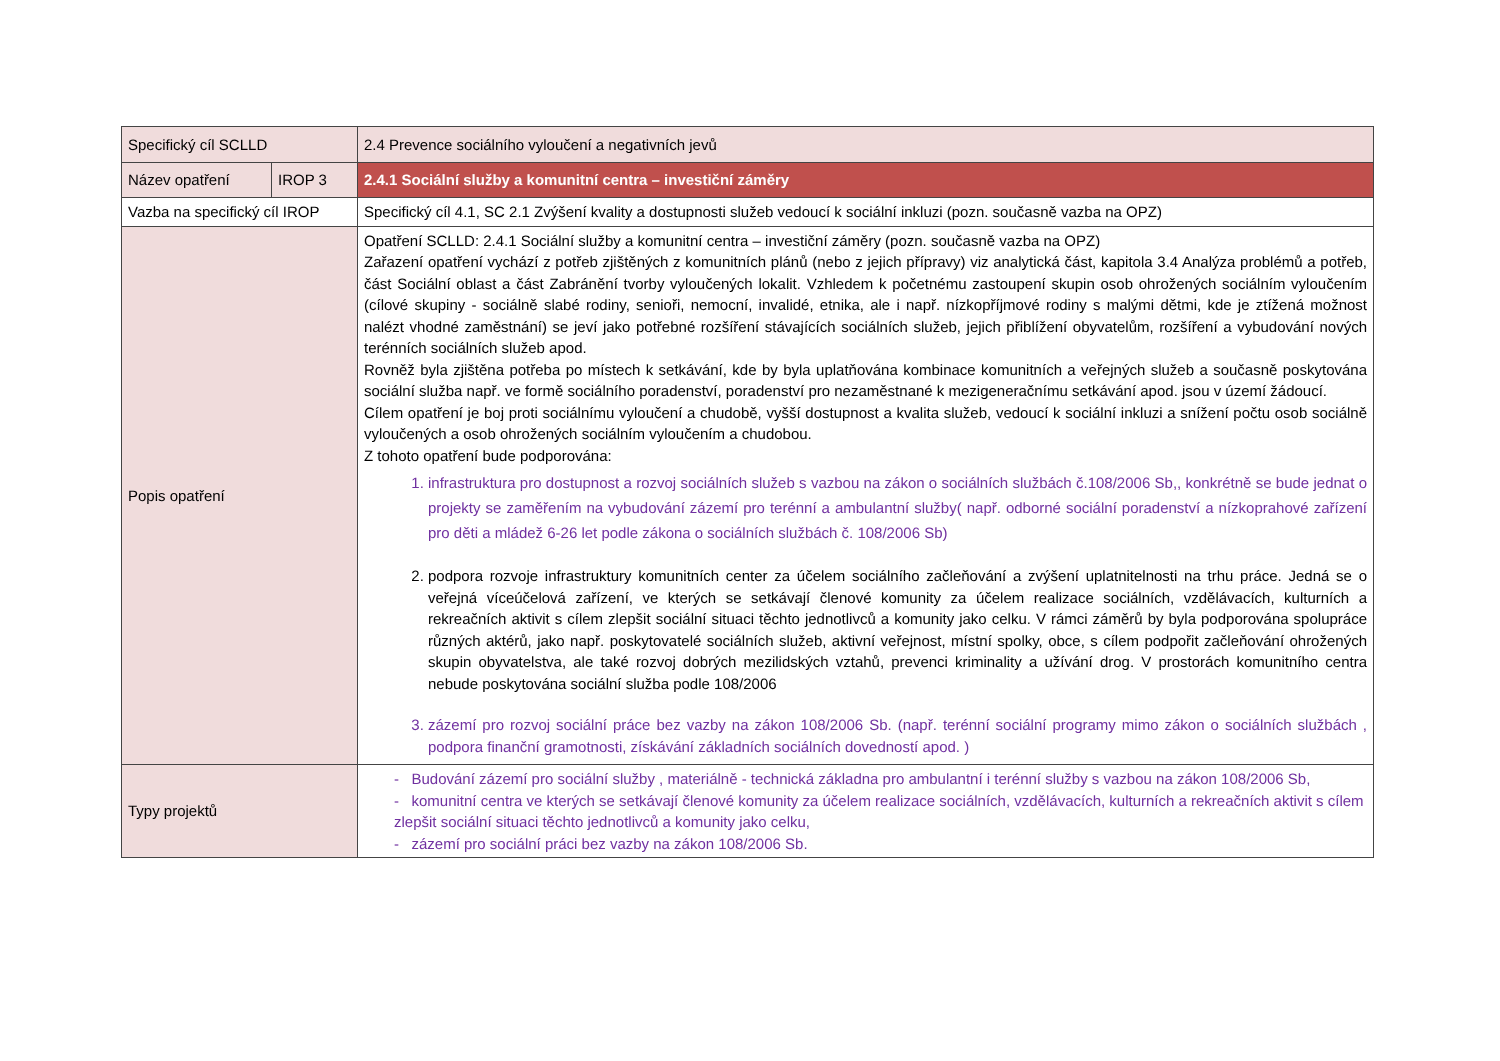| Specifický cíl SCLLD | | 2.4 Prevence sociálního vyloučení a negativních jevů |
| Název opatření | IROP 3 | 2.4.1 Sociální služby a komunitní centra – investiční záměry |
| Vazba na specifický cíl IROP | | Specifický cíl 4.1, SC 2.1 Zvýšení kvality a dostupnosti služeb vedoucí k sociální inkluzi (pozn. současně vazba na OPZ) |
| Popis opatření | | Opatření SCLLD: 2.4.1 Sociální služby a komunitní centra – investiční záměry (pozn. současně vazba na OPZ) Zařazení opatření vychází z potřeb zjištěných z komunitních plánů (nebo z jejich přípravy) viz analytická část, kapitola 3.4 Analýza problémů a potřeb, část Sociální oblast a část Zabránění tvorby vyloučených lokalit. Vzhledem k početnému zastoupení skupin osob ohrožených sociálním vyloučením (cílové skupiny - sociálně slabé rodiny, senioři, nemocní, invalidé, etnika, ale i např. nízkopříjmové rodiny s malými dětmi, kde je ztížená možnost nalézt vhodné zaměstnání) se jeví jako potřebné rozšíření stávajících sociálních služeb, jejich přiblížení obyvatelům, rozšíření a vybudování nových terénních sociálních služeb apod. Rovněž byla zjištěna potřeba po místech k setkávání, kde by byla uplatňována kombinace komunitních a veřejných služeb a současně poskytována sociální služba např. ve formě sociálního poradenství, poradenství pro nezaměstnané k mezigeneračnímu setkávání apod. jsou v území žádoucí. Cílem opatření je boj proti sociálnímu vyloučení a chudobě, vyšší dostupnost a kvalita služeb, vedoucí k sociální inkluzi a snížení počtu osob sociálně vyloučených a osob ohrožených sociálním vyloučením a chudobou. Z tohoto opatření bude podporována: 1. infrastruktura pro dostupnost a rozvoj sociálních služeb s vazbou na zákon o sociálních službách č.108/2006 Sb,, konkrétně se bude jednat o projekty se zaměřením na vybudování zázemí pro terénní a ambulantní služby( např. odborné sociální poradenství a nízkoprahové zařízení pro děti a mládež 6-26 let podle zákona o sociálních službách č. 108/2006 Sb) 2. podpora rozvoje infrastruktury komunitních center za účelem sociálního začleňování a zvýšení uplatnitelnosti na trhu práce. Jedná se o veřejná víceúčelová zařízení, ve kterých se setkávají členové komunity za účelem realizace sociálních, vzdělávacích, kulturních a rekreačních aktivit s cílem zlepšit sociální situaci těchto jednotlivců a komunity jako celku. V rámci záměrů by byla podporována spolupráce různých aktérů, jako např. poskytovatelé sociálních služeb, aktivní veřejnost, místní spolky, obce, s cílem podpořit začleňování ohrožených skupin obyvatelstva, ale také rozvoj dobrých mezilidských vztahů, prevenci kriminality a užívání drog. V prostorách komunitního centra nebude poskytována sociální služba podle 108/2006 3. zázemí pro rozvoj sociální práce bez vazby na zákon 108/2006 Sb. (např. terénní sociální programy mimo zákon o sociálních službách , podpora finanční gramotnosti, získávání základních sociálních dovedností apod. ) |
| Typy projektů | | - Budování zázemí pro sociální služby , materiálně - technická základna pro ambulantní i terénní služby s vazbou na zákon 108/2006 Sb, - komunitní centra ve kterých se setkávají členové komunity za účelem realizace sociálních, vzdělávacích, kulturních a rekreačních aktivit s cílem zlepšit sociální situaci těchto jednotlivců a komunity jako celku, - zázemí pro sociální práci bez vazby na zákon 108/2006 Sb. |